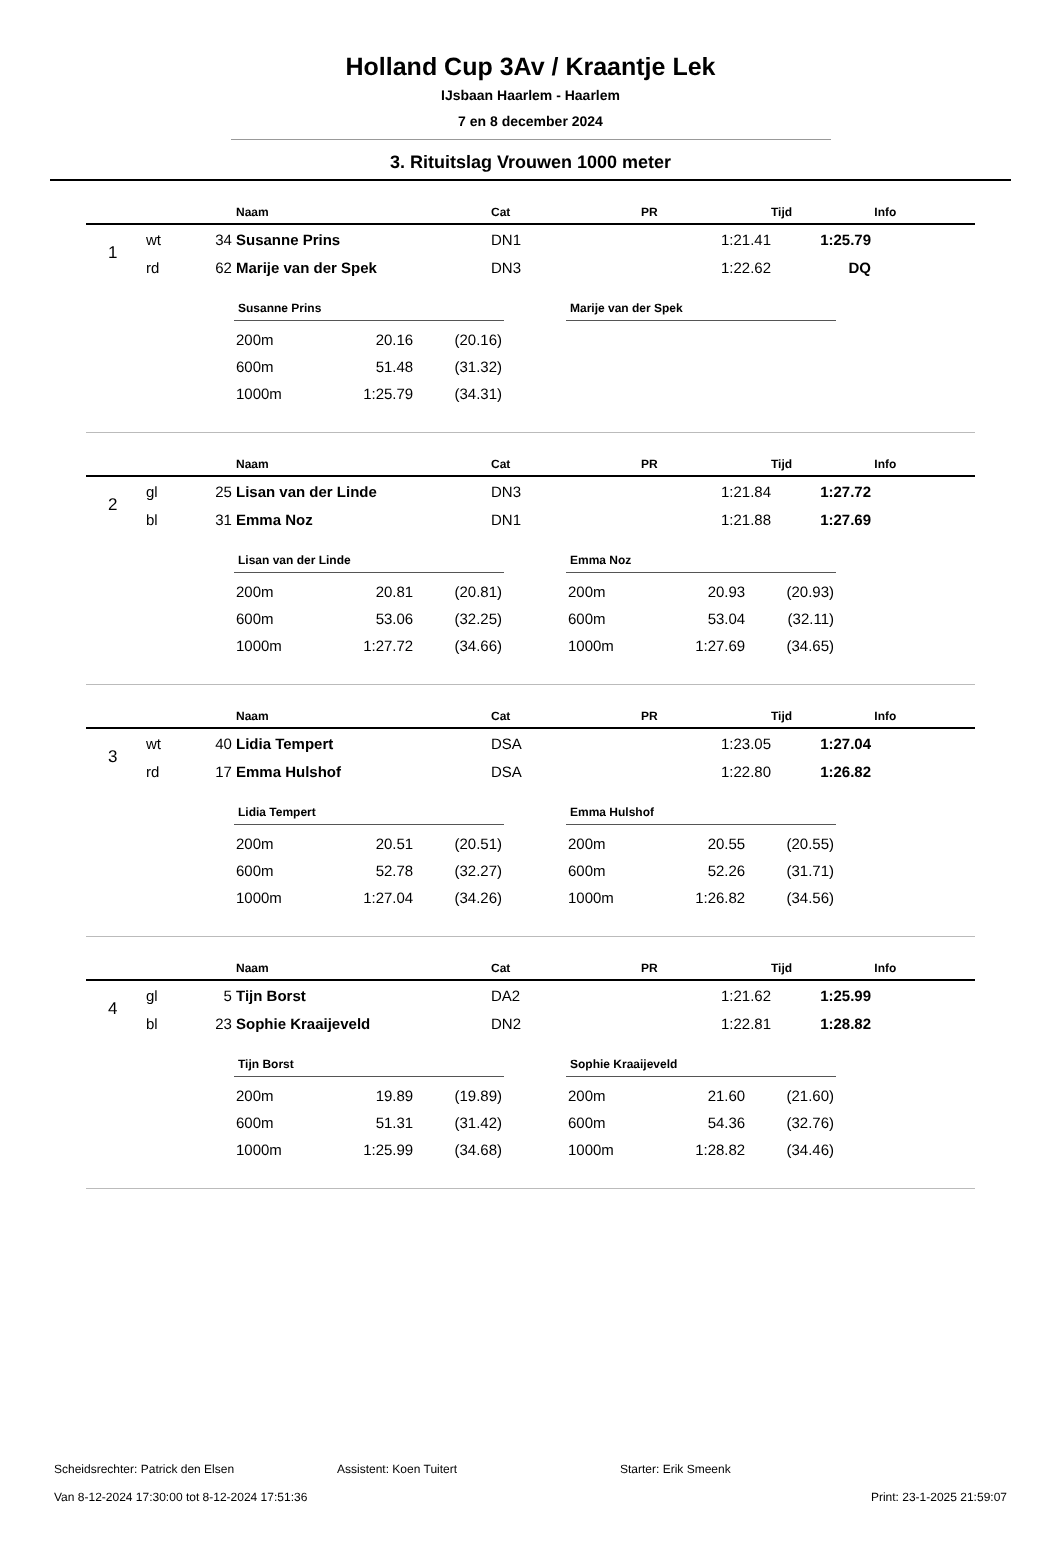Holland Cup 3Av / Kraantje Lek
IJsbaan Haarlem - Haarlem
7 en 8 december 2024
3. Rituitslag Vrouwen 1000 meter
| | | | Naam | Cat | PR | Tijd | Info |
| --- | --- | --- | --- | --- | --- | --- | --- |
| 1 | wt | 34 | Susanne Prins | DN1 | 1:21.41 | 1:25.79 | |
| | rd | 62 | Marije van der Spek | DN3 | 1:22.62 | DQ | |
Susanne Prins
| 200m | 20.16 | (20.16) |
| 600m | 51.48 | (31.32) |
| 1000m | 1:25.79 | (34.31) |
Marije van der Spek
| | | | Naam | Cat | PR | Tijd | Info |
| --- | --- | --- | --- | --- | --- | --- | --- |
| 2 | gl | 25 | Lisan van der Linde | DN3 | 1:21.84 | 1:27.72 | |
| | bl | 31 | Emma Noz | DN1 | 1:21.88 | 1:27.69 | |
Lisan van der Linde
| 200m | 20.81 | (20.81) |
| 600m | 53.06 | (32.25) |
| 1000m | 1:27.72 | (34.66) |
Emma Noz
| 200m | 20.93 | (20.93) |
| 600m | 53.04 | (32.11) |
| 1000m | 1:27.69 | (34.65) |
| | | | Naam | Cat | PR | Tijd | Info |
| --- | --- | --- | --- | --- | --- | --- | --- |
| 3 | wt | 40 | Lidia Tempert | DSA | 1:23.05 | 1:27.04 | |
| | rd | 17 | Emma Hulshof | DSA | 1:22.80 | 1:26.82 | |
Lidia Tempert
| 200m | 20.51 | (20.51) |
| 600m | 52.78 | (32.27) |
| 1000m | 1:27.04 | (34.26) |
Emma Hulshof
| 200m | 20.55 | (20.55) |
| 600m | 52.26 | (31.71) |
| 1000m | 1:26.82 | (34.56) |
| | | | Naam | Cat | PR | Tijd | Info |
| --- | --- | --- | --- | --- | --- | --- | --- |
| 4 | gl | 5 | Tijn Borst | DA2 | 1:21.62 | 1:25.99 | |
| | bl | 23 | Sophie Kraaijeveld | DN2 | 1:22.81 | 1:28.82 | |
Tijn Borst
| 200m | 19.89 | (19.89) |
| 600m | 51.31 | (31.42) |
| 1000m | 1:25.99 | (34.68) |
Sophie Kraaijeveld
| 200m | 21.60 | (21.60) |
| 600m | 54.36 | (32.76) |
| 1000m | 1:28.82 | (34.46) |
Scheidsrechter: Patrick den Elsen Assistent: Koen Tuitert Starter: Erik Smeenk
Van 8-12-2024 17:30:00 tot 8-12-2024 17:51:36 Print: 23-1-2025 21:59:07